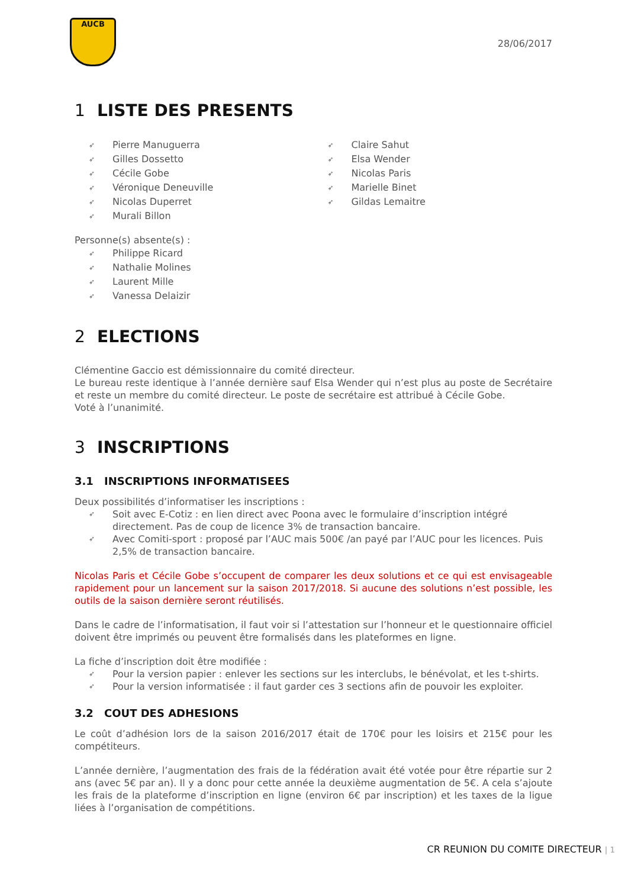AUCB
28/06/2017
1 LISTE DES PRESENTS
➶ Pierre Manuguerra
➶ Gilles Dossetto
➶ Cécile Gobe
➶ Véronique Deneuville
➶ Nicolas Duperret
➶ Murali Billon
➶ Claire Sahut
➶ Elsa Wender
➶ Nicolas Paris
➶ Marielle Binet
➶ Gildas Lemaitre
Personne(s) absente(s) :
➶ Philippe Ricard
➶ Nathalie Molines
➶ Laurent Mille
➶ Vanessa Delaizir
2 ELECTIONS
Clémentine Gaccio est démissionnaire du comité directeur.
Le bureau reste identique à l’année dernière sauf Elsa Wender qui n’est plus au poste de Secrétaire et reste un membre du comité directeur. Le poste de secrétaire est attribué à Cécile Gobe.
Voté à l’unanimité.
3 INSCRIPTIONS
3.1 INSCRIPTIONS INFORMATISEES
Deux possibilités d’informatiser les inscriptions :
➶ Soit avec E-Cotiz : en lien direct avec Poona avec le formulaire d’inscription intégré directement. Pas de coup de licence 3% de transaction bancaire.
➶ Avec Comiti-sport : proposé par l’AUC mais 500€ /an payé par l’AUC pour les licences. Puis 2,5% de transaction bancaire.
Nicolas Paris et Cécile Gobe s’occupent de comparer les deux solutions et ce qui est envisageable rapidement pour un lancement sur la saison 2017/2018. Si aucune des solutions n’est possible, les outils de la saison dernière seront réutilisés.
Dans le cadre de l’informatisation, il faut voir si l’attestation sur l’honneur et le questionnaire officiel doivent être imprimés ou peuvent être formalisés dans les plateformes en ligne.
La fiche d’inscription doit être modifiée :
➶ Pour la version papier : enlever les sections sur les interclubs, le bénévolat, et les t-shirts.
➶ Pour la version informatisée : il faut garder ces 3 sections afin de pouvoir les exploiter.
3.2 COUT DES ADHESIONS
Le coût d’adhésion lors de la saison 2016/2017 était de 170€ pour les loisirs et 215€ pour les compétiteurs.
L’année dernière, l’augmentation des frais de la fédération avait été votée pour être répartie sur 2 ans (avec 5€ par an). Il y a donc pour cette année la deuxième augmentation de 5€. A cela s’ajoute les frais de la plateforme d’inscription en ligne (environ 6€ par inscription) et les taxes de la ligue liées à l’organisation de compétitions.
CR REUNION DU COMITE DIRECTEUR | 1